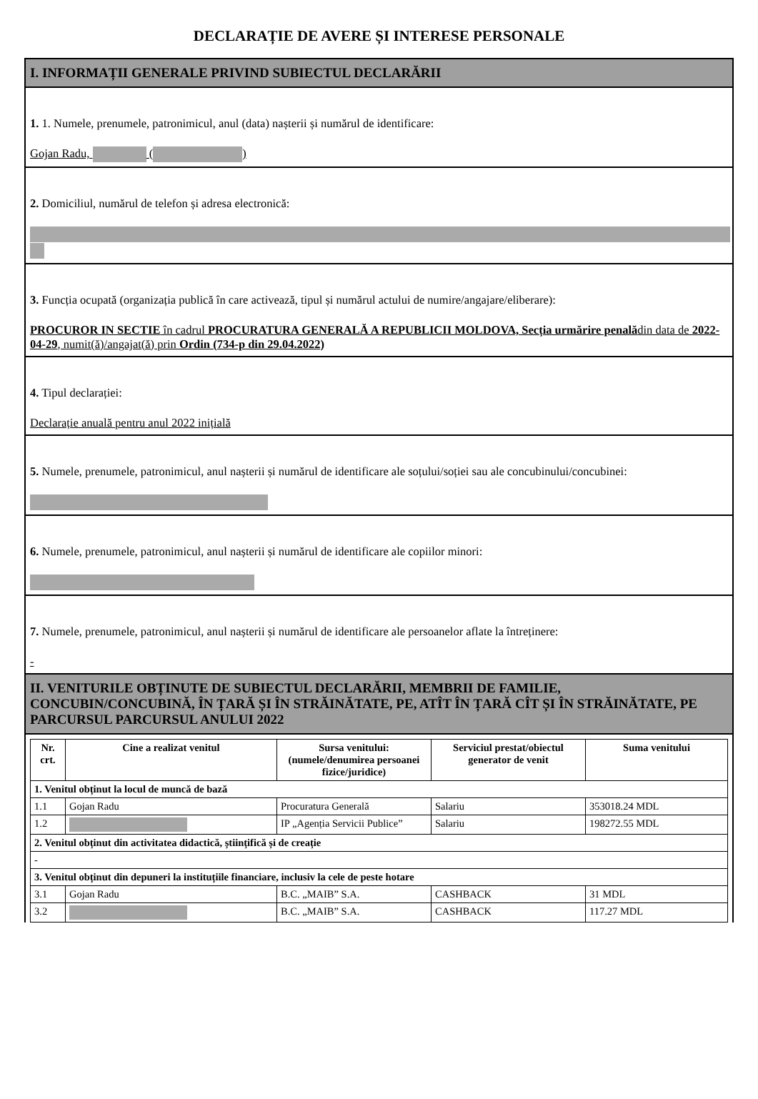DECLARAȚIE DE AVERE ȘI INTERESE PERSONALE
I. INFORMAȚII GENERALE PRIVIND SUBIECTUL DECLARĂRII
1. 1. Numele, prenumele, patronimicul, anul (data) nașterii și numărul de identificare:
Gojan Radu, ( )
2. Domiciliul, numărul de telefon și adresa electronică:
3. Funcția ocupată (organizația publică în care activează, tipul și numărul actului de numire/angajare/eliberare):
PROCUROR IN SECTIE în cadrul PROCURATURA GENERALĂ A REPUBLICII MOLDOVA, Secția urmărire penalădin data de 2022-04-29, numit(ă)/angajat(ă) prin Ordin (734-p din 29.04.2022)
4. Tipul declarației:
Declarație anuală pentru anul 2022 inițială
5. Numele, prenumele, patronimicul, anul nașterii și numărul de identificare ale soțului/soției sau ale concubinului/concubinei:
6. Numele, prenumele, patronimicul, anul nașterii și numărul de identificare ale copiilor minori:
7. Numele, prenumele, patronimicul, anul nașterii și numărul de identificare ale persoanelor aflate la întreținere:
-
II. VENITURILE OBȚINUTE DE SUBIECTUL DECLARĂRII, MEMBRII DE FAMILIE, CONCUBIN/CONCUBINĂ, ÎN ȚARĂ ȘI ÎN STRĂINĂTATE, PE, ATÎT ÎN ȚARĂ CÎT ȘI ÎN STRĂINĂTATE, PE PARCURSUL PARCURSUL ANULUI 2022
| Nr. crt. | Cine a realizat venitul | Sursa venitului: (numele/denumirea persoanei fizice/juridice) | Serviciul prestat/obiectul generator de venit | Suma venitului |
| --- | --- | --- | --- | --- |
| 1. Venitul obținut la locul de muncă de bază | | | | |
| 1.1 | Gojan Radu | Procuratura Generală | Salariu | 353018.24 MDL |
| 1.2 | | IP „Agenția Servicii Publice” | Salariu | 198272.55 MDL |
| 2. Venitul obținut din activitatea didactică, științifică și de creație | | | | |
| - | | | | |
| 3. Venitul obținut din depuneri la instituțiile financiare, inclusiv la cele de peste hotare | | | | |
| 3.1 | Gojan Radu | B.C. „MAIB” S.A. | CASHBACK | 31 MDL |
| 3.2 | | B.C. „MAIB” S.A. | CASHBACK | 117.27 MDL |